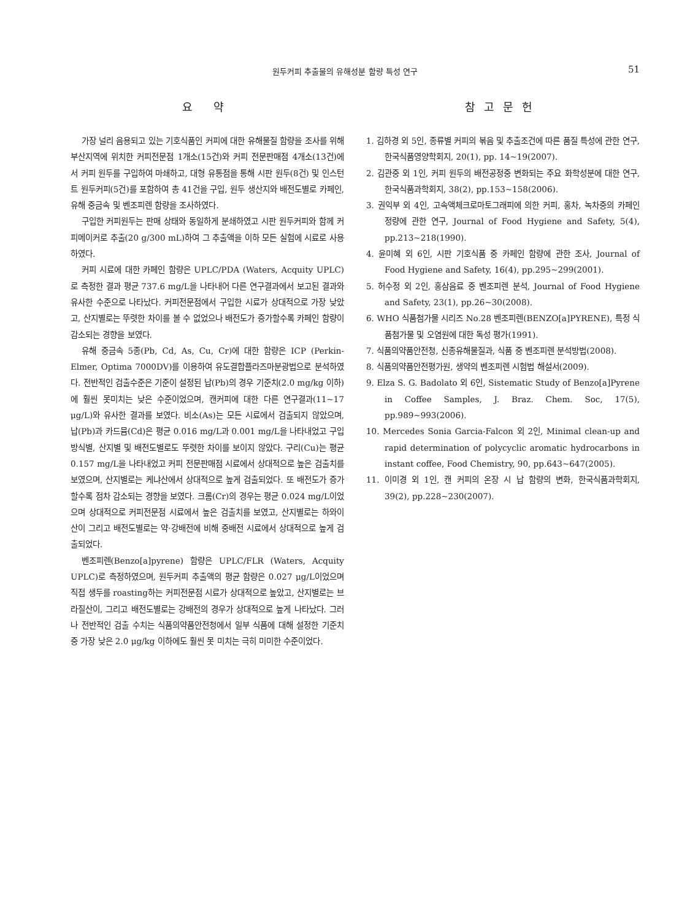원두커피 추출물의 유해성분 함량 특성 연구 51
요 약
가장 널리 음용되고 있는 기호식품인 커피에 대한 유해물질 함량을 조사를 위해 부산지역에 위치한 커피전문점 1개소(15건)와 커피 전문판매점 4개소(13건)에서 커피 원두를 구입하여 마쇄하고, 대형 유통점을 통해 시판 원두(8건) 및 인스턴트 원두커피(5건)를 포함하여 총 41건을 구입, 원두 생산지와 배전도별로 카페인, 유해 중금속 및 벤조피렌 함량을 조사하였다.
구입한 커피원두는 판매 상태와 동일하게 분쇄하였고 시판 원두커피와 함께 커피메이커로 추출(20 g/300 mL)하여 그 추출액을 이하 모든 실험에 시료로 사용하였다.
커피 시료에 대한 카페인 함량은 UPLC/PDA (Waters, Acquity UPLC)로 측정한 결과 평균 737.6 mg/L을 나타내어 다른 연구결과에서 보고된 결과와 유사한 수준으로 나타났다. 커피전문점에서 구입한 시료가 상대적으로 가장 낮았고, 산지별로는 뚜렷한 차이를 볼 수 없었으나 배전도가 증가할수록 카페인 함량이 감소되는 경향을 보였다.
유해 중금속 5종(Pb, Cd, As, Cu, Cr)에 대한 함량은 ICP (Perkin-Elmer, Optima 7000DV)를 이용하여 유도결합플라즈마분광법으로 분석하였다. 전반적인 검출수준은 기준이 설정된 납(Pb)의 경우 기준치(2.0 mg/kg 이하)에 훨씬 못미치는 낮은 수준이었으며, 캔커피에 대한 다른 연구결과(11~17 μg/L)와 유사한 결과를 보였다. 비소(As)는 모든 시료에서 검출되지 않았으며, 납(Pb)과 카드뮴(Cd)은 평균 0.016 mg/L과 0.001 mg/L을 나타내었고 구입방식별, 산지별 및 배전도별로도 뚜렷한 차이를 보이지 않았다. 구리(Cu)는 평균 0.157 mg/L을 나타내었고 커피 전문판매점 시료에서 상대적으로 높은 검출치를 보였으며, 산지별로는 케냐산에서 상대적으로 높게 검출되었다. 또 배전도가 증가할수록 점차 감소되는 경향을 보였다. 크롬(Cr)의 경우는 평균 0.024 mg/L이었으며 상대적으로 커피전문점 시료에서 높은 검출치를 보였고, 산지별로는 하와이산이 그리고 배전도별로는 약·강배전에 비해 중배전 시료에서 상대적으로 높게 검출되었다.
벤조피렌(Benzo[a]pyrene) 함량은 UPLC/FLR (Waters, Acquity UPLC)로 측정하였으며, 원두커피 추출액의 평균 함량은 0.027 μg/L이었으며 직접 생두를 roasting하는 커피전문점 시료가 상대적으로 높았고, 산지별로는 브라질산이, 그리고 배전도별로는 강배전의 경우가 상대적으로 높게 나타났다. 그러나 전반적인 검출 수치는 식품의약품안전청에서 일부 식품에 대해 설정한 기준치 중 가장 낮은 2.0 μg/kg 이하에도 훨씬 못 미치는 극히 미미한 수준이었다.
참고문헌
1. 김하경 외 5인, 종류별 커피의 볶음 및 추출조건에 따른 품질 특성에 관한 연구, 한국식품영양학회지, 20(1), pp. 14~19(2007).
2. 김관중 외 1인, 커피 원두의 배전공정중 변화되는 주요 화학성분에 대한 연구, 한국식품과학회지, 38(2), pp.153~158(2006).
3. 권익부 외 4인, 고속액체크로마토그래피에 의한 커피, 홍차, 녹차중의 카페인 정량에 관한 연구, Journal of Food Hygiene and Safety, 5(4), pp.213~218(1990).
4. 윤미혜 외 6인, 시판 기호식품 중 카페인 함량에 관한 조사, Journal of Food Hygiene and Safety, 16(4), pp.295~299(2001).
5. 허수정 외 2인, 홍삼음료 중 벤조피렌 분석, Journal of Food Hygiene and Safety, 23(1), pp.26~30(2008).
6. WHO 식품첨가물 시리즈 No.28 벤조피렌(BENZO[a]PYRENE), 특정 식품첨가물 및 오염원에 대한 독성 평가(1991).
7. 식품의약품안전청, 신종유해물질과, 식품 중 벤조피렌 분석방법(2008).
8. 식품의약품안전평가원, 생약의 벤조피렌 시험법 해설서(2009).
9. Elza S. G. Badolato 외 6인, Sistematic Study of Benzo[a]Pyrene in Coffee Samples, J. Braz. Chem. Soc, 17(5), pp.989~993(2006).
10. Mercedes Sonia Garcia-Falcon 외 2인, Minimal clean-up and rapid determination of polycyclic aromatic hydrocarbons in instant coffee, Food Chemistry, 90, pp.643~647(2005).
11. 이미경 외 1인, 캔 커피의 온장 시 납 함량의 변화, 한국식품과학회지, 39(2), pp.228~230(2007).